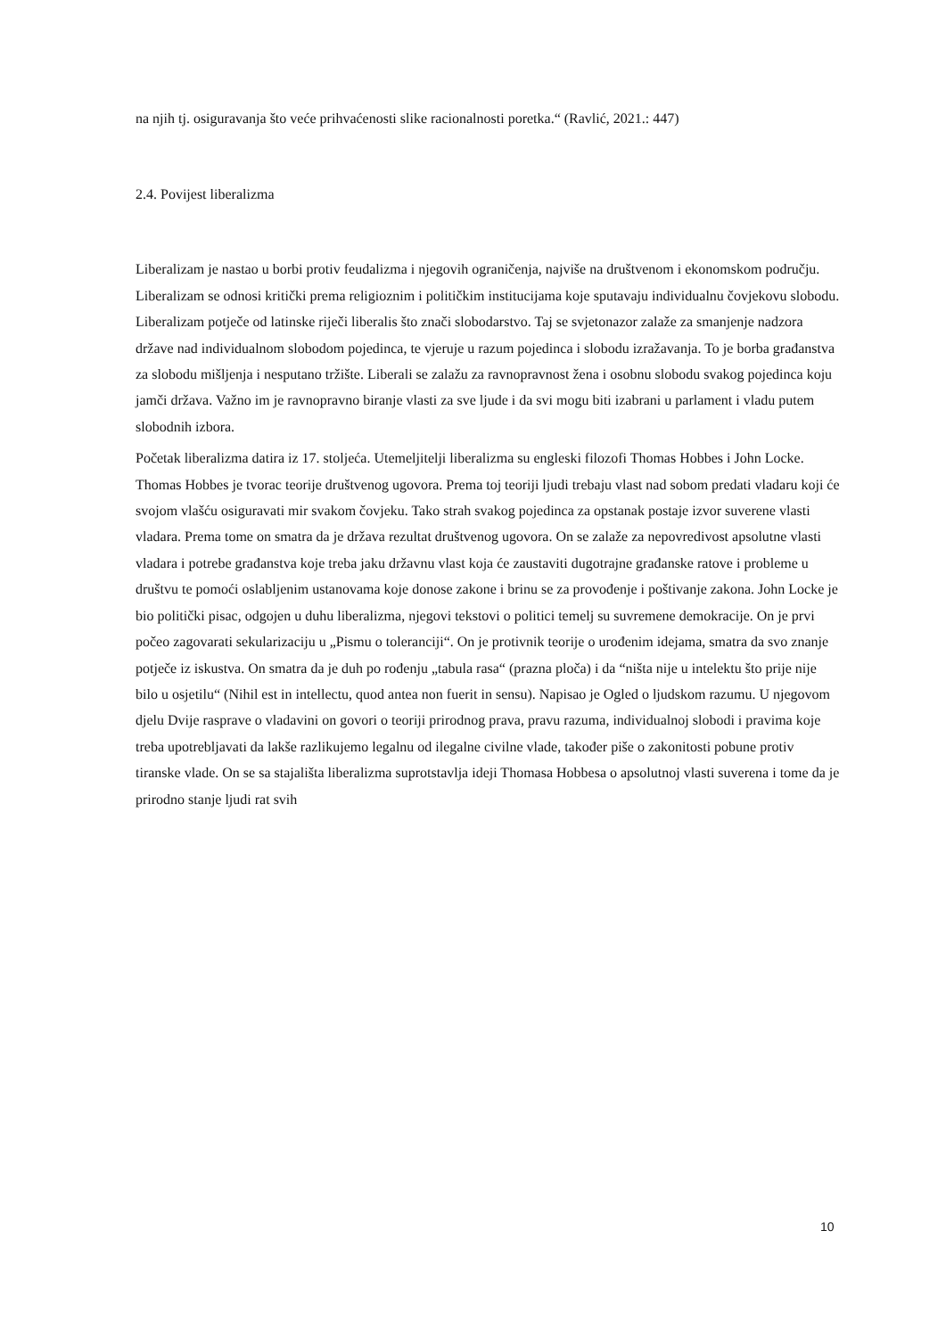na njih tj. osiguravanja što veće prihvaćenosti slike racionalnosti poretka.“ (Ravlić, 2021.: 447)
2.4. Povijest liberalizma
Liberalizam je nastao u borbi protiv feudalizma i njegovih ograničenja, najviše na društvenom i ekonomskom području. Liberalizam se odnosi kritički prema religioznim i političkim institucijama koje sputavaju individualnu čovjekovu slobodu. Liberalizam potječe od latinske riječi liberalis što znači slobodarstvo. Taj se svjetonazor zalaže za smanjenje nadzora države nad individualnom slobodom pojedinca, te vjeruje u razum pojedinca i slobodu izražavanja. To je borba građanstva za slobodu mišljenja i nesputano tržište. Liberali se zalažu za ravnopravnost žena i osobnu slobodu svakog pojedinca koju jamči država. Važno im je ravnopravno biranje vlasti za sve ljude i da svi mogu biti izabrani u parlament i vladu putem slobodnih izbora.
Početak liberalizma datira iz 17. stoljeća. Utemeljitelji liberalizma su engleski filozofi Thomas Hobbes i John Locke. Thomas Hobbes je tvorac teorije društvenog ugovora. Prema toj teoriji ljudi trebaju vlast nad sobom predati vladaru koji će svojom vlašću osiguravati mir svakom čovjeku. Tako strah svakog pojedinca za opstanak postaje izvor suverene vlasti vladara. Prema tome on smatra da je država rezultat društvenog ugovora. On se zalaže za nepovredivost apsolutne vlasti vladara i potrebe građanstva koje treba jaku državnu vlast koja će zaustaviti dugotrajne građanske ratove i probleme u društvu te pomoći oslabljenim ustanovama koje donose zakone i brinu se za provođenje i poštivanje zakona. John Locke je bio politički pisac, odgojen u duhu liberalizma, njegovi tekstovi o politici temelj su suvremene demokracije. On je prvi počeo zagovarati sekularizaciju u „Pismu o toleranciji“. On je protivnik teorije o urođenim idejama, smatra da svo znanje potječe iz iskustva. On smatra da je duh po rođenju „tabula rasa“ (prazna ploča) i da “ništa nije u intelektu što prije nije bilo u osjetilu“ (Nihil est in intellectu, quod antea non fuerit in sensu). Napisao je Ogled o ljudskom razumu. U njegovom djelu Dvije rasprave o vladavini on govori o teoriji prirodnog prava, pravu razuma, individualnoj slobodi i pravima koje treba upotrebljavati da lakše razlikujemo legalnu od ilegalne civilne vlade, također piše o zakonitosti pobune protiv tiranske vlade. On se sa stajališta liberalizma suprotstavlja ideji Thomasa Hobbesa o apsolutnoj vlasti suverena i tome da je prirodno stanje ljudi rat svih
10